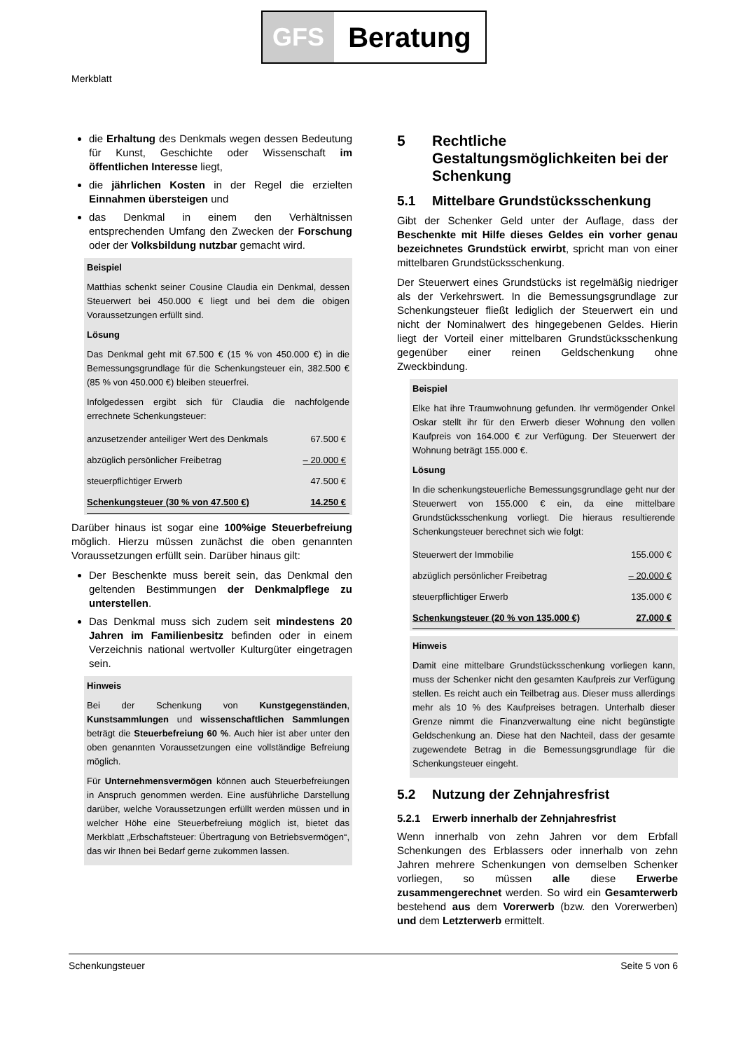GFS Beratung
Merkblatt
die Erhaltung des Denkmals wegen dessen Bedeutung für Kunst, Geschichte oder Wissenschaft im öffentlichen Interesse liegt,
die jährlichen Kosten in der Regel die erzielten Einnahmen übersteigen und
das Denkmal in einem den Verhältnissen entsprechenden Umfang den Zwecken der Forschung oder der Volksbildung nutzbar gemacht wird.
Beispiel
Matthias schenkt seiner Cousine Claudia ein Denkmal, dessen Steuerwert bei 450.000 € liegt und bei dem die obigen Voraussetzungen erfüllt sind.
Lösung
Das Denkmal geht mit 67.500 € (15 % von 450.000 €) in die Bemessungsgrundlage für die Schenkungsteuer ein, 382.500 € (85 % von 450.000 €) bleiben steuerfrei.
Infolgedessen ergibt sich für Claudia die nachfolgende errechnete Schenkungsteuer:
| anzusetzender anteiliger Wert des Denkmals | 67.500 € |
| abzüglich persönlicher Freibetrag | – 20.000 € |
| steuerpflichtiger Erwerb | 47.500 € |
| Schenkungsteuer (30 % von 47.500 €) | 14.250 € |
Darüber hinaus ist sogar eine 100%ige Steuerbefreiung möglich. Hierzu müssen zunächst die oben genannten Voraussetzungen erfüllt sein. Darüber hinaus gilt:
Der Beschenkte muss bereit sein, das Denkmal den geltenden Bestimmungen der Denkmalpflege zu unterstellen.
Das Denkmal muss sich zudem seit mindestens 20 Jahren im Familienbesitz befinden oder in einem Verzeichnis national wertvoller Kulturgüter eingetragen sein.
Hinweis
Bei der Schenkung von Kunstgegenständen, Kunstsammlungen und wissenschaftlichen Sammlungen beträgt die Steuerbefreiung 60 %. Auch hier ist aber unter den oben genannten Voraussetzungen eine vollständige Befreiung möglich.
Für Unternehmensvermögen können auch Steuerbefreiungen in Anspruch genommen werden. Eine ausführliche Darstellung darüber, welche Voraussetzungen erfüllt werden müssen und in welcher Höhe eine Steuerbefreiung möglich ist, bietet das Merkblatt „Erbschaftsteuer: Übertragung von Betriebsvermögen“, das wir Ihnen bei Bedarf gerne zukommen lassen.
5 Rechtliche Gestaltungsmöglichkeiten bei der Schenkung
5.1 Mittelbare Grundstücksschenkung
Gibt der Schenker Geld unter der Auflage, dass der Beschenkte mit Hilfe dieses Geldes ein vorher genau bezeichnetes Grundstück erwirbt, spricht man von einer mittelbaren Grundstücksschenkung.
Der Steuerwert eines Grundstücks ist regelmäßig niedriger als der Verkehrswert. In die Bemessungsgrundlage zur Schenkungsteuer fließt lediglich der Steuerwert ein und nicht der Nominalwert des hingegebenen Geldes. Hierin liegt der Vorteil einer mittelbaren Grundstücksschenkung gegenüber einer reinen Geldschenkung ohne Zweckbindung.
Beispiel
Elke hat ihre Traumwohnung gefunden. Ihr vermögender Onkel Oskar stellt ihr für den Erwerb dieser Wohnung den vollen Kaufpreis von 164.000 € zur Verfügung. Der Steuerwert der Wohnung beträgt 155.000 €.
Lösung
In die schenkungsteuerliche Bemessungsgrundlage geht nur der Steuerwert von 155.000 € ein, da eine mittelbare Grundstücksschenkung vorliegt. Die hieraus resultierende Schenkungsteuer berechnet sich wie folgt:
| Steuerwert der Immobilie | 155.000 € |
| abzüglich persönlicher Freibetrag | – 20.000 € |
| steuerpflichtiger Erwerb | 135.000 € |
| Schenkungsteuer (20 % von 135.000 €) | 27.000 € |
Hinweis
Damit eine mittelbare Grundstücksschenkung vorliegen kann, muss der Schenker nicht den gesamten Kaufpreis zur Verfügung stellen. Es reicht auch ein Teilbetrag aus. Dieser muss allerdings mehr als 10 % des Kaufpreises betragen. Unterhalb dieser Grenze nimmt die Finanzverwaltung eine nicht begünstigte Geldschenkung an. Diese hat den Nachteil, dass der gesamte zugewendete Betrag in die Bemessungsgrundlage für die Schenkungsteuer eingeht.
5.2 Nutzung der Zehnjahresfrist
5.2.1 Erwerb innerhalb der Zehnjahresfrist
Wenn innerhalb von zehn Jahren vor dem Erbfall Schenkungen des Erblassers oder innerhalb von zehn Jahren mehrere Schenkungen von demselben Schenker vorliegen, so müssen alle diese Erwerbe zusammengerechnet werden. So wird ein Gesamterwerb bestehend aus dem Vorerwerb (bzw. den Vorerwerben) und dem Letzterwerb ermittelt.
Schenkungsteuer Seite 5 von 6